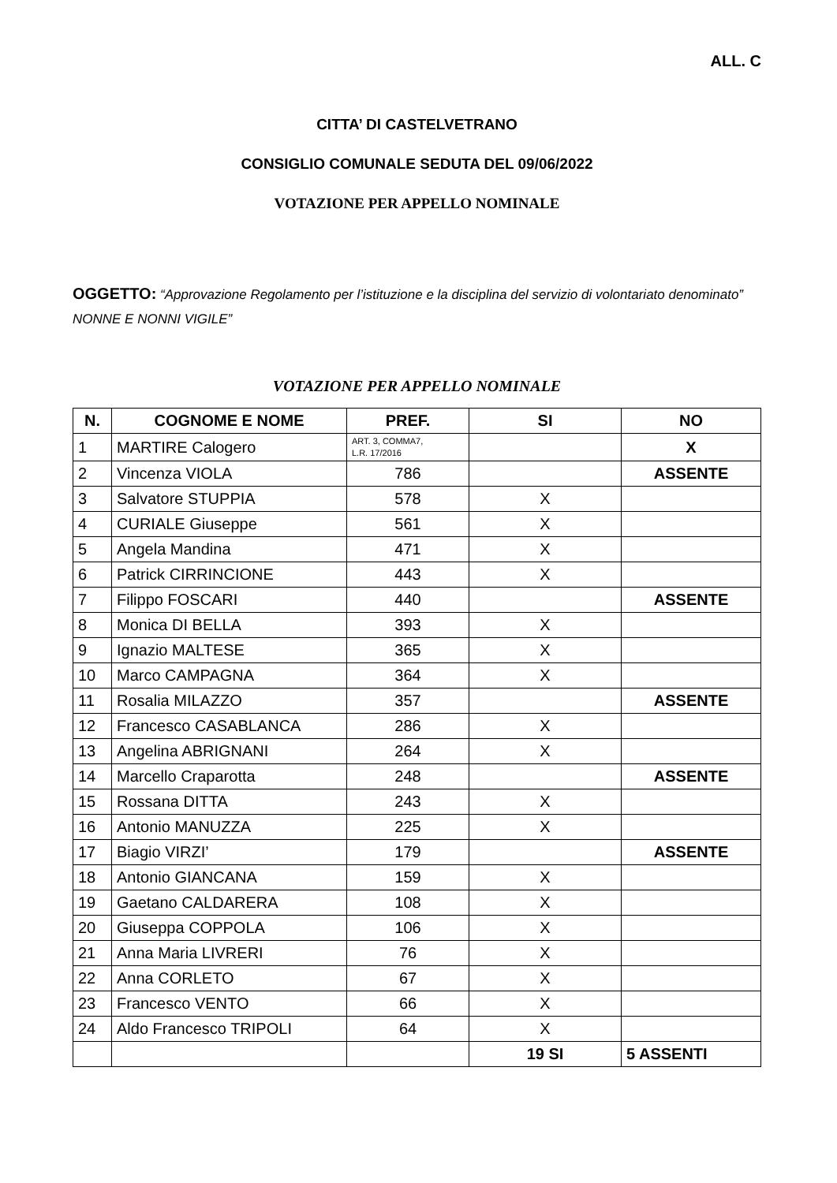ALL. C
CITTA’ DI CASTELVETRANO
CONSIGLIO COMUNALE SEDUTA DEL 09/06/2022
VOTAZIONE PER APPELLO NOMINALE
OGGETTO: “Approvazione Regolamento per l’istituzione e la disciplina del servizio di volontariato denominato” NONNE E NONNI VIGILE”
VOTAZIONE PER APPELLO NOMINALE
| N. | COGNOME E NOME | PREF. | SI | NO |
| --- | --- | --- | --- | --- |
| 1 | MARTIRE Calogero | ART. 3, COMMA7, L.R. 17/2016 | | X |
| 2 | Vincenza VIOLA | 786 | | ASSENTE |
| 3 | Salvatore STUPPIA | 578 | X | |
| 4 | CURIALE Giuseppe | 561 | X | |
| 5 | Angela Mandina | 471 | X | |
| 6 | Patrick CIRRINCIONE | 443 | X | |
| 7 | Filippo FOSCARI | 440 | | ASSENTE |
| 8 | Monica DI BELLA | 393 | X | |
| 9 | Ignazio MALTESE | 365 | X | |
| 10 | Marco CAMPAGNA | 364 | X | |
| 11 | Rosalia MILAZZO | 357 | | ASSENTE |
| 12 | Francesco CASABLANCA | 286 | X | |
| 13 | Angelina ABRIGNANI | 264 | X | |
| 14 | Marcello Craparotta | 248 | | ASSENTE |
| 15 | Rossana DITTA | 243 | X | |
| 16 | Antonio MANUZZA | 225 | X | |
| 17 | Biagio VIRZI’ | 179 | | ASSENTE |
| 18 | Antonio GIANCANA | 159 | X | |
| 19 | Gaetano CALDARERA | 108 | X | |
| 20 | Giuseppa COPPOLA | 106 | X | |
| 21 | Anna Maria LIVRERI | 76 | X | |
| 22 | Anna CORLETO | 67 | X | |
| 23 | Francesco VENTO | 66 | X | |
| 24 | Aldo Francesco TRIPOLI | 64 | X | |
| | | | 19 SI | 5 ASSENTI |